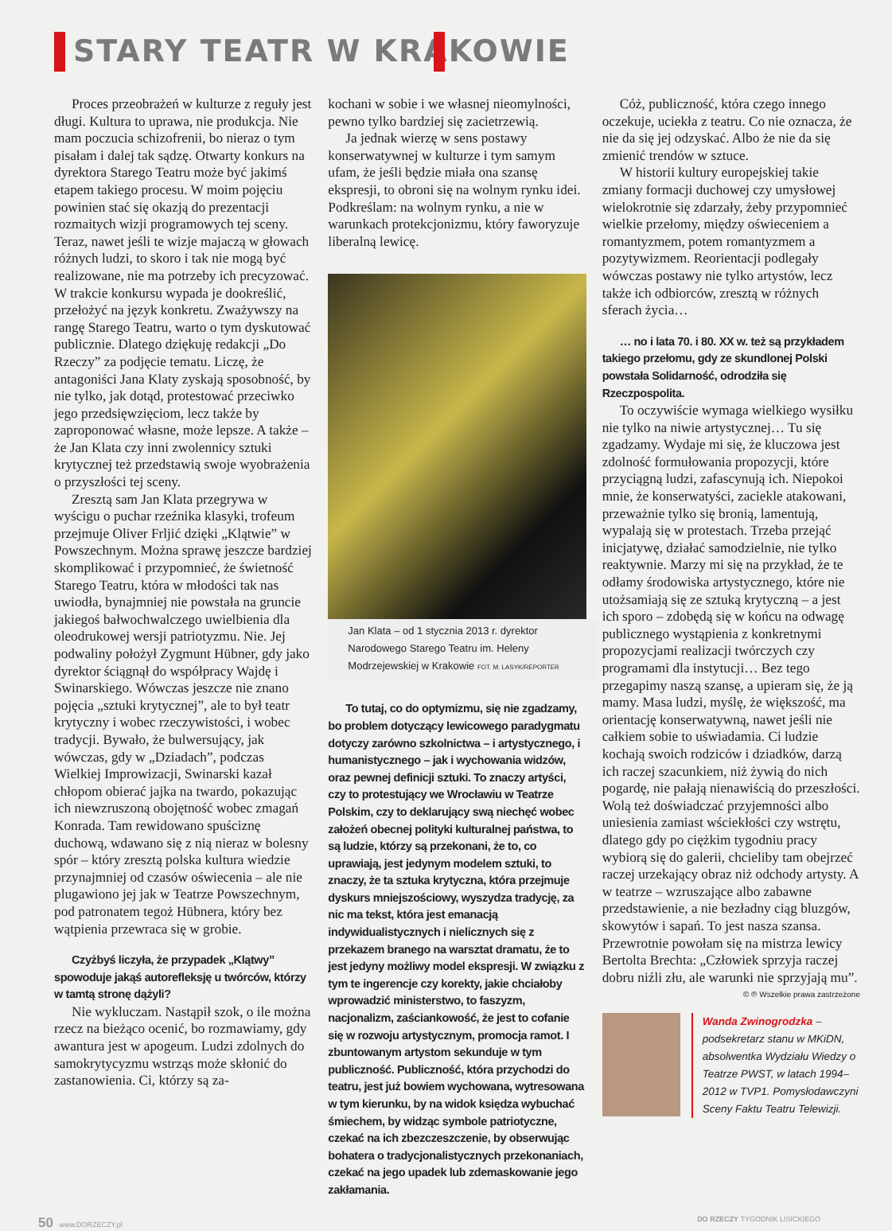STARY TEATR W KRAKOWIE
Proces przeobrażeń w kulturze z reguły jest długi. Kultura to uprawa, nie produkcja. Nie mam poczucia schizofrenii, bo nieraz o tym pisałam i dalej tak sądzę. Otwarty konkurs na dyrektora Starego Teatru może być jakimś etapem takiego procesu. W moim pojęciu powinien stać się okazją do prezentacji rozmaitych wizji programowych tej sceny. Teraz, nawet jeśli te wizje majaczą w głowach różnych ludzi, to skoro i tak nie mogą być realizowane, nie ma potrzeby ich precyzować. W trakcie konkursu wypada je dookreślić, przełożyć na język konkretu. Zważywszy na rangę Starego Teatru, warto o tym dyskutować publicznie. Dlatego dziękuję redakcji „Do Rzeczy” za podjęcie tematu. Liczę, że antagoniści Jana Klaty zyskają sposobność, by nie tylko, jak dotąd, protestować przeciwko jego przedsięwzięciom, lecz także by zaproponować własne, może lepsze. A także – że Jan Klata czy inni zwolennicy sztuki krytycznej też przedstawią swoje wyobrażenia o przyszłości tej sceny.
Zresztą sam Jan Klata przegrywa w wyścigu o puchar rzeźnika klasyki, trofeum przejmuje Oliver Frljić dzięki „Klątwie” w Powszechnym. Można sprawę jeszcze bardziej skomplikować i przypomnieć, że świetność Starego Teatru, która w młodości tak nas uwiodła, bynajmniej nie powstała na gruncie jakiegoś bałwochwalczego uwielbienia dla oleodrukowej wersji patriotyzmu. Nie. Jej podwaliny położył Zygmunt Hübner, gdy jako dyrektor ściągnął do współpracy Wajdę i Swinarskiego. Wówczas jeszcze nie znano pojęcia „sztuki krytycznej”, ale to był teatr krytyczny i wobec rzeczywistości, i wobec tradycji. Bywało, że bulwersujący, jak wówczas, gdy w „Dziadach”, podczas Wielkiej Improwizacji, Swinarski kazał chłopom obierać jajka na twardo, pokazując ich niewzruszoną obojętność wobec zmagań Konrada. Tam rewidowano spuściznę duchową, wdawano się z nią nieraz w bolesny spór – który zresztą polska kultura wiedzie przynajmniej od czasów oświecenia – ale nie plugawiono jej jak w Teatrze Powszechnym, pod patronatem tegoż Hübnera, który bez wątpienia przewraca się w grobie.
Czyżbyś liczyła, że przypadek „Klątwy” spowoduje jakąś autorefleksję u twórców, którzy w tamtą stronę dążyli?
Nie wykluczam. Nastąpił szok, o ile można rzecz na bieżąco ocenić, bo rozmawiamy, gdy awantura jest w apogeum. Ludzi zdolnych do samokrytycyzmu wstrząs może skłonić do zastanowienia. Ci, którzy są za-
kochani w sobie i we własnej nieomylności, pewno tylko bardziej się zacietrzewią.
Ja jednak wierzę w sens postawy konserwatywnej w kulturze i tym samym ufam, że jeśli będzie miała ona szansę ekspresji, to obroni się na wolnym rynku idei. Podkreślam: na wolnym rynku, a nie w warunkach protekcjonizmu, który faworyzuje liberalną lewicę.
Jan Klata – od 1 stycznia 2013 r. dyrektor Narodowego Starego Teatru im. Heleny Modrzejewskiej w Krakowie FOT. M. LASYK/REPORTER
To tutaj, co do optymizmu, się nie zgadzamy, bo problem dotyczący lewicowego paradygmatu dotyczy zarówno szkolnictwa – i artystycznego, i humanistycznego – jak i wychowania widzów, oraz pewnej definicji sztuki. To znaczy artyści, czy to protestujący we Wrocławiu w Teatrze Polskim, czy to deklarujący swą niechęć wobec założeń obecnej polityki kulturalnej państwa, to są ludzie, którzy są przekonani, że to, co uprawiają, jest jedynym modelem sztuki, to znaczy, że ta sztuka krytyczna, która przejmuje dyskurs mniejszościowy, wyszydza tradycję, za nic ma tekst, która jest emanacją indywidualistycznych i nielicznych się z przekazem branego na warsztat dramatu, że to jest jedyny możliwy model ekspresji. W związku z tym te ingerencje czy korekty, jakie chciałoby wprowadzić ministerstwo, to faszyzm, nacjonalizm, zaściankowość, że jest to cofanie się w rozwoju artystycznym, promocja ramot. I zbuntowanym artystom sekunduje w tym publiczność. Publiczność, która przychodzi do teatru, jest już bowiem wychowana, wytresowana w tym kierunku, by na widok księdza wybuchać śmiechem, by widząc symbole patriotyczne, czekać na ich zbezczeszczenie, by obserwując bohatera o tradycjonalistycznych przekonaniach, czekać na jego upadek lub zdemaskowanie jego zakłamania.
Cóż, publiczność, która czego innego oczekuje, uciekła z teatru. Co nie oznacza, że nie da się jej odzyskać. Albo że nie da się zmienić trendów w sztuce.
W historii kultury europejskiej takie zmiany formacji duchowej czy umysłowej wielokrotnie się zdarzały, żeby przypomnieć wielkie przełomy, między oświeceniem a romantyzmem, potem romantyzmem a pozytywizmem. Reorientacji podlegały wówczas postawy nie tylko artystów, lecz także ich odbiorców, zresztą w różnych sferach życia…
… no i lata 70. i 80. XX w. też są przykładem takiego przełomu, gdy ze skundlonej Polski powstała Solidarność, odrodziła się Rzeczpospolita.
To oczywiście wymaga wielkiego wysiłku nie tylko na niwie artystycznej… Tu się zgadzamy. Wydaje mi się, że kluczowa jest zdolność formułowania propozycji, które przyciągną ludzi, zafascynują ich. Niepokoi mnie, że konserwatyści, zaciekle atakowani, przeważnie tylko się bronią, lamentują, wypalają się w protestach. Trzeba przejąć inicjatywę, działać samodzielnie, nie tylko reaktywnie. Marzy mi się na przykład, że te odłamy środowiska artystycznego, które nie utożsamiają się ze sztuką krytyczną – a jest ich sporo – zdobędą się w końcu na odwagę publicznego wystąpienia z konkretnymi propozycjami realizacji twórczych czy programami dla instytucji… Bez tego przegapimy naszą szansę, a upieram się, że ją mamy. Masa ludzi, myślę, że większość, ma orientację konserwatywną, nawet jeśli nie całkiem sobie to uświadamia. Ci ludzie kochają swoich rodziców i dziadków, darzą ich raczej szacunkiem, niż żywią do nich pogardę, nie pałają nienawiścią do przeszłości. Wolą też doświadczać przyjemności albo uniesienia zamiast wściekłości czy wstrętu, dlatego gdy po ciężkim tygodniu pracy wybiorą się do galerii, chcieliby tam obejrzeć raczej urzekający obraz niż odchody artysty. A w teatrze – wzruszające albo zabawne przedstawienie, a nie bezładny ciąg bluzgów, skowytów i sapań. To jest nasza szansa. Przewrotnie powołam się na mistrza lewicy Bertolta Brechta: „Człowiek sprzyja raczej dobru niźli złu, ale warunki nie sprzyjają mu”.
© ℗ Wszelkie prawa zastrzeżone
Wanda Zwinogrodzka – podsekretarz stanu w MKiDN, absolwentka Wydziału Wiedzy o Teatrze PWST, w latach 1994–2012 w TVP1. Pomysłodawczyni Sceny Faktu Teatru Telewizji.
50 www.DORZECZY.pl DO RZECZY TYGODNIK LISICKIEGO